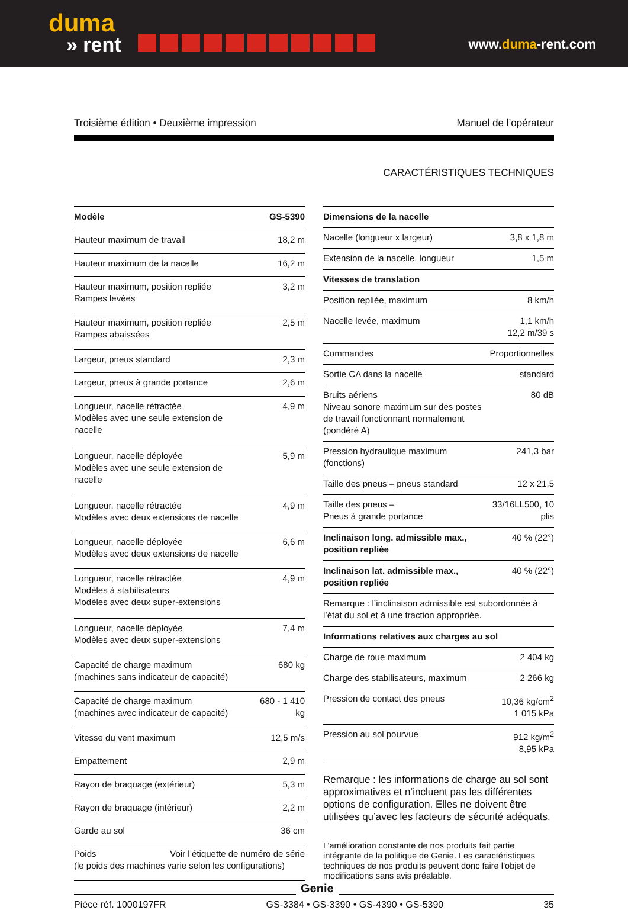duma
» rent
www.duma-rent.com
Troisième édition • Deuxième impression Manuel de l’opérateur
CARACTÉRISTIQUES TECHNIQUES
| Modèle | GS-5390 |
| --- | --- |
| Hauteur maximum de travail | 18,2 m |
| Hauteur maximum de la nacelle | 16,2 m |
| Hauteur maximum, position repliée Rampes levées | 3,2 m |
| Hauteur maximum, position repliée Rampes abaissées | 2,5 m |
| Largeur, pneus standard | 2,3 m |
| Largeur, pneus à grande portance | 2,6 m |
| Longueur, nacelle rétractée Modèles avec une seule extension de nacelle | 4,9 m |
| Longueur, nacelle déployée Modèles avec une seule extension de nacelle | 5,9 m |
| Longueur, nacelle rétractée Modèles avec deux extensions de nacelle | 4,9 m |
| Longueur, nacelle déployée Modèles avec deux extensions de nacelle | 6,6 m |
| Longueur, nacelle rétractée Modèles à stabilisateurs Modèles avec deux super-extensions | 4,9 m |
| Longueur, nacelle déployée Modèles avec deux super-extensions | 7,4 m |
| Capacité de charge maximum (machines sans indicateur de capacité) | 680 kg |
| Capacité de charge maximum (machines avec indicateur de capacité) | 680 - 1 410 kg |
| Vitesse du vent maximum | 12,5 m/s |
| Empattement | 2,9 m |
| Rayon de braquage (extérieur) | 5,3 m |
| Rayon de braquage (intérieur) | 2,2 m |
| Garde au sol | 36 cm |
| Poids Voir l’étiquette de numéro de série (le poids des machines varie selon les configurations) | |
| Dimensions de la nacelle | |
| --- | --- |
| Nacelle (longueur x largeur) | 3,8 x 1,8 m |
| Extension de la nacelle, longueur | 1,5 m |
| Vitesses de translation | |
| Position repliée, maximum | 8 km/h |
| Nacelle levée, maximum | 1,1 km/h 12,2 m/39 s |
| Commandes | Proportionnelles |
| Sortie CA dans la nacelle | standard |
| Bruits aériens Niveau sonore maximum sur des postes de travail fonctionnant normalement (pondéré A) | 80 dB |
| Pression hydraulique maximum (fonctions) | 241,3 bar |
| Taille des pneus – pneus standard | 12 x 21,5 |
| Taille des pneus – Pneus à grande portance | 33/16LL500, 10 plis |
| Inclinaison long. admissible max., position repliée | 40 % (22°) |
| Inclinaison lat. admissible max., position repliée | 40 % (22°) |
| Remarque : l’inclinaison admissible est subordonnée à l’état du sol et à une traction appropriée. | |
| Informations relatives aux charges au sol | |
| Charge de roue maximum | 2 404 kg |
| Charge des stabilisateurs, maximum | 2 266 kg |
| Pression de contact des pneus | 10,36 kg/cm<sup>2</sup> 1 015 kPa |
| Pression au sol pourvue | 912 kg/m<sup>2</sup> 8,95 kPa |
Remarque : les informations de charge au sol sont approximatives et n’incluent pas les différentes options de configuration. Elles ne doivent être utilisées qu’avec les facteurs de sécurité adéquats.
L’amélioration constante de nos produits fait partie intégrante de la politique de Genie. Les caractéristiques techniques de nos produits peuvent donc faire l’objet de modifications sans avis préalable.
Genie
Pièce réf. 1000197FR GS-3384 • GS-3390 • GS-4390 • GS-5390 35